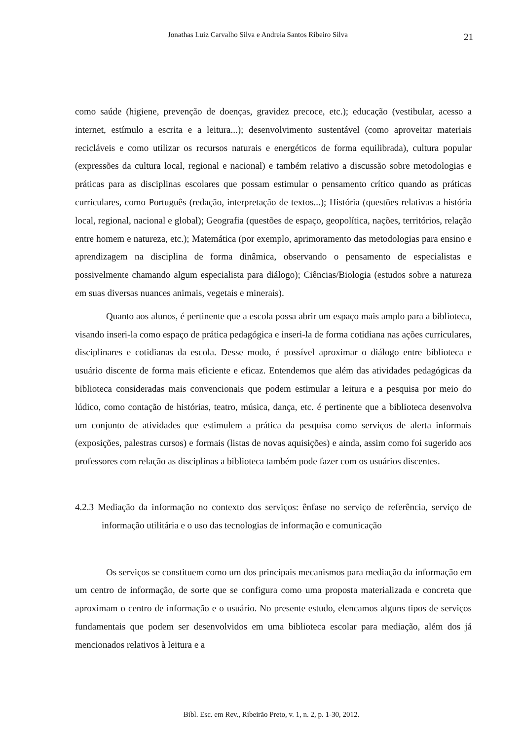Jonathas Luiz Carvalho Silva e Andreia Santos Ribeiro Silva 21
como saúde (higiene, prevenção de doenças, gravidez precoce, etc.); educação (vestibular, acesso a internet, estímulo a escrita e a leitura...); desenvolvimento sustentável (como aproveitar materiais recicláveis e como utilizar os recursos naturais e energéticos de forma equilibrada), cultura popular (expressões da cultura local, regional e nacional) e também relativo a discussão sobre metodologias e práticas para as disciplinas escolares que possam estimular o pensamento crítico quando as práticas curriculares, como Português (redação, interpretação de textos...); História (questões relativas a história local, regional, nacional e global); Geografia (questões de espaço, geopolítica, nações, territórios, relação entre homem e natureza, etc.); Matemática (por exemplo, aprimoramento das metodologias para ensino e aprendizagem na disciplina de forma dinâmica, observando o pensamento de especialistas e possivelmente chamando algum especialista para diálogo); Ciências/Biologia (estudos sobre a natureza em suas diversas nuances animais, vegetais e minerais).
Quanto aos alunos, é pertinente que a escola possa abrir um espaço mais amplo para a biblioteca, visando inseri-la como espaço de prática pedagógica e inseri-la de forma cotidiana nas ações curriculares, disciplinares e cotidianas da escola. Desse modo, é possível aproximar o diálogo entre biblioteca e usuário discente de forma mais eficiente e eficaz. Entendemos que além das atividades pedagógicas da biblioteca consideradas mais convencionais que podem estimular a leitura e a pesquisa por meio do lúdico, como contação de histórias, teatro, música, dança, etc. é pertinente que a biblioteca desenvolva um conjunto de atividades que estimulem a prática da pesquisa como serviços de alerta informais (exposições, palestras cursos) e formais (listas de novas aquisições) e ainda, assim como foi sugerido aos professores com relação as disciplinas a biblioteca também pode fazer com os usuários discentes.
4.2.3 Mediação da informação no contexto dos serviços: ênfase no serviço de referência, serviço de informação utilitária e o uso das tecnologias de informação e comunicação
Os serviços se constituem como um dos principais mecanismos para mediação da informação em um centro de informação, de sorte que se configura como uma proposta materializada e concreta que aproximam o centro de informação e o usuário. No presente estudo, elencamos alguns tipos de serviços fundamentais que podem ser desenvolvidos em uma biblioteca escolar para mediação, além dos já mencionados relativos à leitura e a
Bibl. Esc. em Rev., Ribeirão Preto, v. 1, n. 2, p. 1-30, 2012.